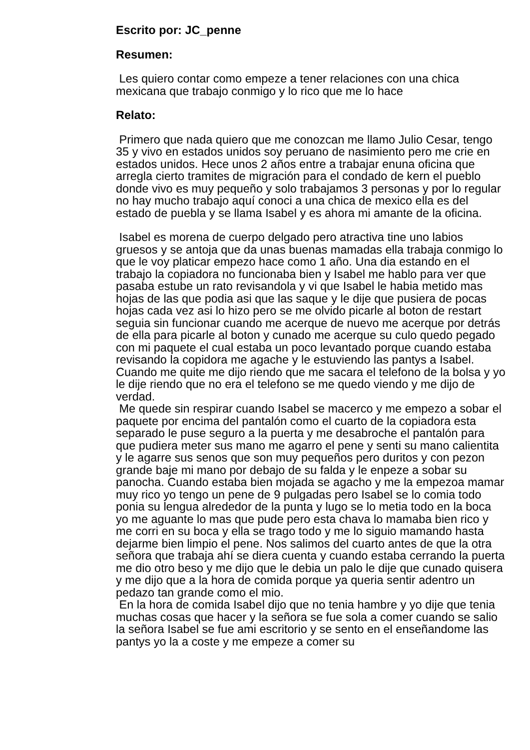Escrito por: JC_penne
Resumen:
Les quiero contar como empeze a tener relaciones con una chica mexicana que trabajo conmigo y lo rico que me lo hace
Relato:
Primero que nada quiero que me conozcan me llamo Julio Cesar, tengo 35 y vivo en estados unidos soy peruano de nasimiento pero me crie en estados unidos. Hece unos 2 años entre a trabajar enuna oficina que arregla cierto tramites de migración para el condado de kern el pueblo donde vivo es muy pequeño y solo trabajamos 3 personas y por lo regular no hay mucho trabajo aquí conoci a una chica de mexico ella es del estado de puebla y se llama Isabel y es ahora mi amante de la oficina.
Isabel es morena de cuerpo delgado pero atractiva tine uno labios gruesos y se antoja que da unas buenas mamadas ella trabaja conmigo lo que le voy platicar empezo hace como 1 año. Una dia estando en el trabajo la copiadora no funcionaba bien y Isabel me hablo para ver que pasaba estube un rato revisandola y vi que Isabel le habia metido mas hojas de las que podia asi que las saque y le dije que pusiera de pocas hojas cada vez asi lo hizo pero se me olvido picarle al boton de restart seguia sin funcionar cuando me acerque de nuevo me acerque por detrás de ella para picarle al boton y cunado me acerque su culo quedo pegado con mi paquete el cual estaba un poco levantado porque cuando estaba revisando la copidora me agache y le estuviendo las pantys a Isabel. Cuando me quite me dijo riendo que me sacara el telefono de la bolsa y yo le dije riendo que no era el telefono se me quedo viendo y me dijo de verdad.
Me quede sin respirar cuando Isabel se macerco y me empezo a sobar el paquete por encima del pantalón como el cuarto de la copiadora esta separado le puse seguro a la puerta y me desabroche el pantalón para que pudiera meter sus mano me agarro el pene y senti su mano calientita y le agarre sus senos que son muy pequeños pero duritos y con pezon grande baje mi mano por debajo de su falda y le enpeze a sobar su panocha. Cuando estaba bien mojada se agacho y me la empezoa mamar muy rico yo tengo un pene de 9 pulgadas pero Isabel se lo comia todo ponia su lengua alrededor de la punta y lugo se lo metia todo en la boca yo me aguante lo mas que pude pero esta chava lo mamaba bien rico y me corri en su boca y ella se trago todo y me lo siguio mamando hasta dejarme bien limpio el pene. Nos salimos del cuarto antes de que la otra señora que trabaja ahí se diera cuenta y cuando estaba cerrando la puerta me dio otro beso y me dijo que le debia un palo le dije que cunado quisera y me dijo que a la hora de comida porque ya queria sentir adentro un pedazo tan grande como el mio.
En la hora de comida Isabel dijo que no tenia hambre y yo dije que tenia muchas cosas que hacer y la señora se fue sola a comer cuando se salio la señora Isabel se fue ami escritorio y se sento en el enseñandome las pantys yo la a coste y me empeze a comer su